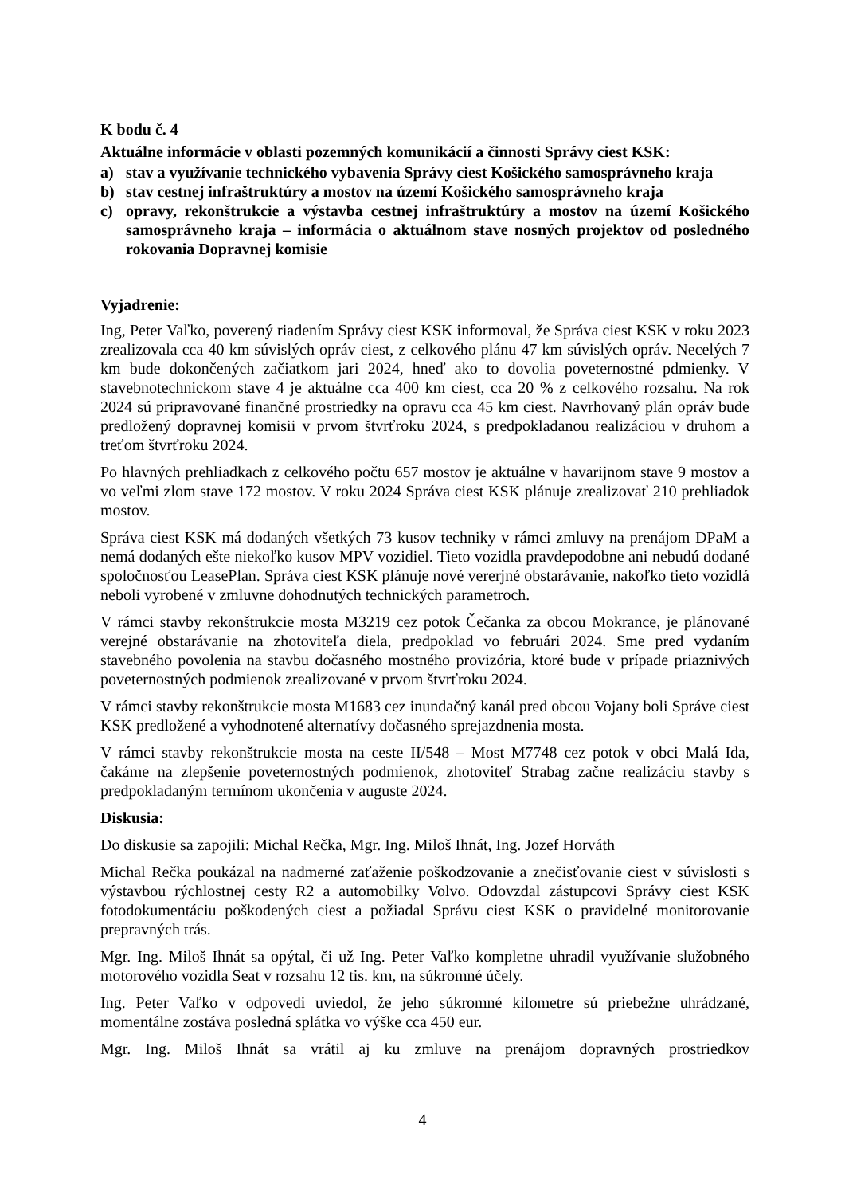K bodu č. 4
Aktuálne informácie v oblasti pozemných komunikácií a činnosti Správy ciest KSK:
a) stav a využívanie technického vybavenia Správy ciest Košického samosprávneho kraja
b) stav cestnej infraštruktúry a mostov na území Košického samosprávneho kraja
c) opravy, rekonštrukcie a výstavba cestnej infraštruktúry a mostov na území Košického samosprávneho kraja – informácia o aktuálnom stave nosných projektov od posledného rokovania Dopravnej komisie
Vyjadrenie:
Ing, Peter Vaľko, poverený riadením Správy ciest KSK informoval, že Správa ciest KSK v roku 2023 zrealizovala cca 40 km súvislých opráv ciest, z celkového plánu 47 km súvislých opráv. Necelých 7 km bude dokončených začiatkom jari 2024, hneď ako to dovolia poveternostné pdmienky. V stavebnotechnickom stave 4 je aktuálne cca 400 km ciest, cca 20 % z celkového rozsahu. Na rok 2024 sú pripravované finančné prostriedky na opravu cca 45 km ciest. Navrhovaný plán opráv bude predložený dopravnej komisii v prvom štvrťroku 2024, s predpokladanou realizáciou v druhom a treťom štvrťroku 2024.
Po hlavných prehliadkach z celkového počtu 657 mostov je aktuálne v havarijnom stave 9 mostov a vo veľmi zlom stave 172 mostov. V roku 2024 Správa ciest KSK plánuje zrealizovať 210 prehliadok mostov.
Správa ciest KSK má dodaných všetkých 73 kusov techniky v rámci zmluvy na prenájom DPaM a nemá dodaných ešte niekoľko kusov MPV vozidiel. Tieto vozidla pravdepodobne ani nebudú dodané spoločnosťou LeasePlan. Správa ciest KSK plánuje nové vererjné obstarávanie, nakoľko tieto vozidlá neboli vyrobené v zmluvne dohodnutých technických parametroch.
V rámci stavby rekonštrukcie mosta M3219 cez potok Čečanka za obcou Mokrance, je plánované verejné obstarávanie na zhotoviteľa diela, predpoklad vo februári 2024. Sme pred vydaním stavebného povolenia na stavbu dočasného mostného provizória, ktoré bude v prípade priaznivých poveternostných podmienok zrealizované v prvom štvrťroku 2024.
V rámci stavby rekonštrukcie mosta M1683 cez inundačný kanál pred obcou Vojany boli Správe ciest KSK predložené a vyhodnotené alternatívy dočasného sprejazdnenia mosta.
V rámci stavby rekonštrukcie mosta na ceste II/548 – Most M7748 cez potok v obci Malá Ida, čakáme na zlepšenie poveternostných podmienok, zhotoviteľ Strabag začne realizáciu stavby s predpokladaným termínom ukončenia v auguste 2024.
Diskusia:
Do diskusie sa zapojili: Michal Rečka, Mgr. Ing. Miloš Ihnát, Ing. Jozef Horváth
Michal Rečka poukázal na nadmerné zaťaženie poškodzovanie a znečisťovanie ciest v súvislosti s výstavbou rýchlostnej cesty R2 a automobilky Volvo. Odovzdal zástupcovi Správy ciest KSK fotodokumentáciu poškodených ciest a požiadal Správu ciest KSK o pravidelné monitorovanie prepravných trás.
Mgr. Ing. Miloš Ihnát sa opýtal, či už Ing. Peter Vaľko kompletne uhradil využívanie služobného motorového vozidla Seat v rozsahu 12 tis. km, na súkromné účely.
Ing. Peter Vaľko v odpovedi uviedol, že jeho súkromné kilometre sú priebežne uhrádzané, momentálne zostáva posledná splátka vo výške cca 450 eur.
Mgr. Ing. Miloš Ihnát sa vrátil aj ku zmluve na prenájom dopravných prostriedkov
4